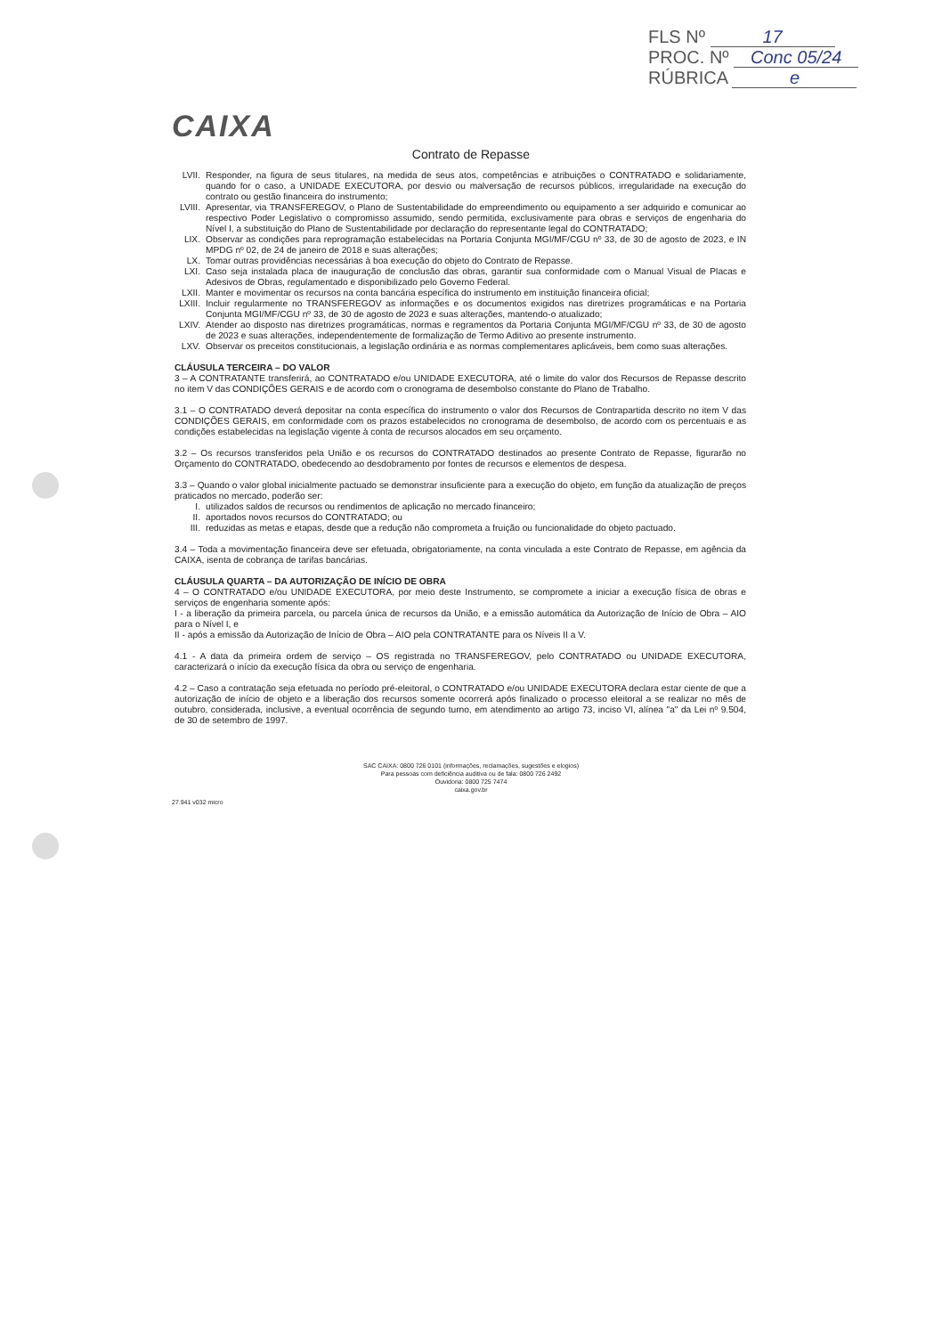FLS Nº 17
PROC. Nº Conc 05/24
RÚBRICA e
CAIXA
Contrato de Repasse
LVII. Responder, na figura de seus titulares, na medida de seus atos, competências e atribuições o CONTRATADO e solidariamente, quando for o caso, a UNIDADE EXECUTORA, por desvio ou malversação de recursos públicos, irregularidade na execução do contrato ou gestão financeira do instrumento;
LVIII.
Apresentar, via TRANSFEREGOV, o Plano de Sustentabilidade do empreendimento ou equipamento a ser adquirido e comunicar ao respectivo Poder Legislativo o compromisso assumido, sendo permitida, exclusivamente para obras e serviços de engenharia do Nível I, a substituição do Plano de Sustentabilidade por declaração do representante legal do CONTRATADO;
LIX. Observar as condições para reprogramação estabelecidas na Portaria Conjunta MGI/MF/CGU nº 33, de 30 de agosto de 2023, e IN MPDG nº 02, de 24 de janeiro de 2018 e suas alterações;
LX. Tomar outras providências necessárias à boa execução do objeto do Contrato de Repasse.
LXI. Caso seja instalada placa de inauguração de conclusão das obras, garantir sua conformidade com o Manual Visual de Placas e Adesivos de Obras, regulamentado e disponibilizado pelo Governo Federal.
LXII. Manter e movimentar os recursos na conta bancária específica do instrumento em instituição financeira oficial;
LXIII.
Incluir regularmente no TRANSFEREGOV as informações e os documentos exigidos nas diretrizes programáticas e na Portaria Conjunta MGI/MF/CGU nº 33, de 30 de agosto de 2023 e suas alterações, mantendo-o atualizado;
LXIV. Atender ao disposto nas diretrizes programáticas, normas e regramentos da Portaria Conjunta MGI/MF/CGU nº 33, de 30 de agosto de 2023 e suas alterações, independentemente de formalização de Termo Aditivo ao presente instrumento.
LXV. Observar os preceitos constitucionais, a legislação ordinária e as normas complementares aplicáveis, bem como suas alterações.
CLÁUSULA TERCEIRA – DO VALOR
3 – A CONTRATANTE transferirá, ao CONTRATADO e/ou UNIDADE EXECUTORA, até o limite do valor dos Recursos de Repasse descrito no item V das CONDIÇÕES GERAIS e de acordo com o cronograma de desembolso constante do Plano de Trabalho.
3.1 – O CONTRATADO deverá depositar na conta específica do instrumento o valor dos Recursos de Contrapartida descrito no item V das CONDIÇÕES GERAIS, em conformidade com os prazos estabelecidos no cronograma de desembolso, de acordo com os percentuais e as condições estabelecidas na legislação vigente à conta de recursos alocados em seu orçamento.
3.2 – Os recursos transferidos pela União e os recursos do CONTRATADO destinados ao presente Contrato de Repasse, figurarão no Orçamento do CONTRATADO, obedecendo ao desdobramento por fontes de recursos e elementos de despesa.
3.3 – Quando o valor global inicialmente pactuado se demonstrar insuficiente para a execução do objeto, em função da atualização de preços praticados no mercado, poderão ser:
I. utilizados saldos de recursos ou rendimentos de aplicação no mercado financeiro;
II. aportados novos recursos do CONTRATADO; ou
III. reduzidas as metas e etapas, desde que a redução não comprometa a fruição ou funcionalidade do objeto pactuado.
3.4 – Toda a movimentação financeira deve ser efetuada, obrigatoriamente, na conta vinculada a este Contrato de Repasse, em agência da CAIXA, isenta de cobrança de tarifas bancárias.
CLÁUSULA QUARTA – DA AUTORIZAÇÃO DE INÍCIO DE OBRA
4 – O CONTRATADO e/ou UNIDADE EXECUTORA, por meio deste Instrumento, se compromete a iniciar a execução física de obras e serviços de engenharia somente após:
I - a liberação da primeira parcela, ou parcela única de recursos da União, e a emissão automática da Autorização de Início de Obra – AIO para o Nível I, e
II - após a emissão da Autorização de Início de Obra – AIO pela CONTRATANTE para os Níveis II a V.
4.1 - A data da primeira ordem de serviço – OS registrada no TRANSFEREGOV, pelo CONTRATADO ou UNIDADE EXECUTORA, caracterizará o início da execução física da obra ou serviço de engenharia.
4.2 – Caso a contratação seja efetuada no período pré-eleitoral, o CONTRATADO e/ou UNIDADE EXECUTORA declara estar ciente de que a autorização de início de objeto e a liberação dos recursos somente ocorrerá após finalizado o processo eleitoral a se realizar no mês de outubro, considerada, inclusive, a eventual ocorrência de segundo turno, em atendimento ao artigo 73, inciso VI, alínea "a" da Lei nº 9.504, de 30 de setembro de 1997.
SAC CAIXA: 0800 726 0101 (informações, reclamações, sugestões e elogios)
Para pessoas com deficiência auditiva ou de fala: 0800 726 2492
Ouvidoria: 0800 725 7474
caixa.gov.br
27.941 v032 micro